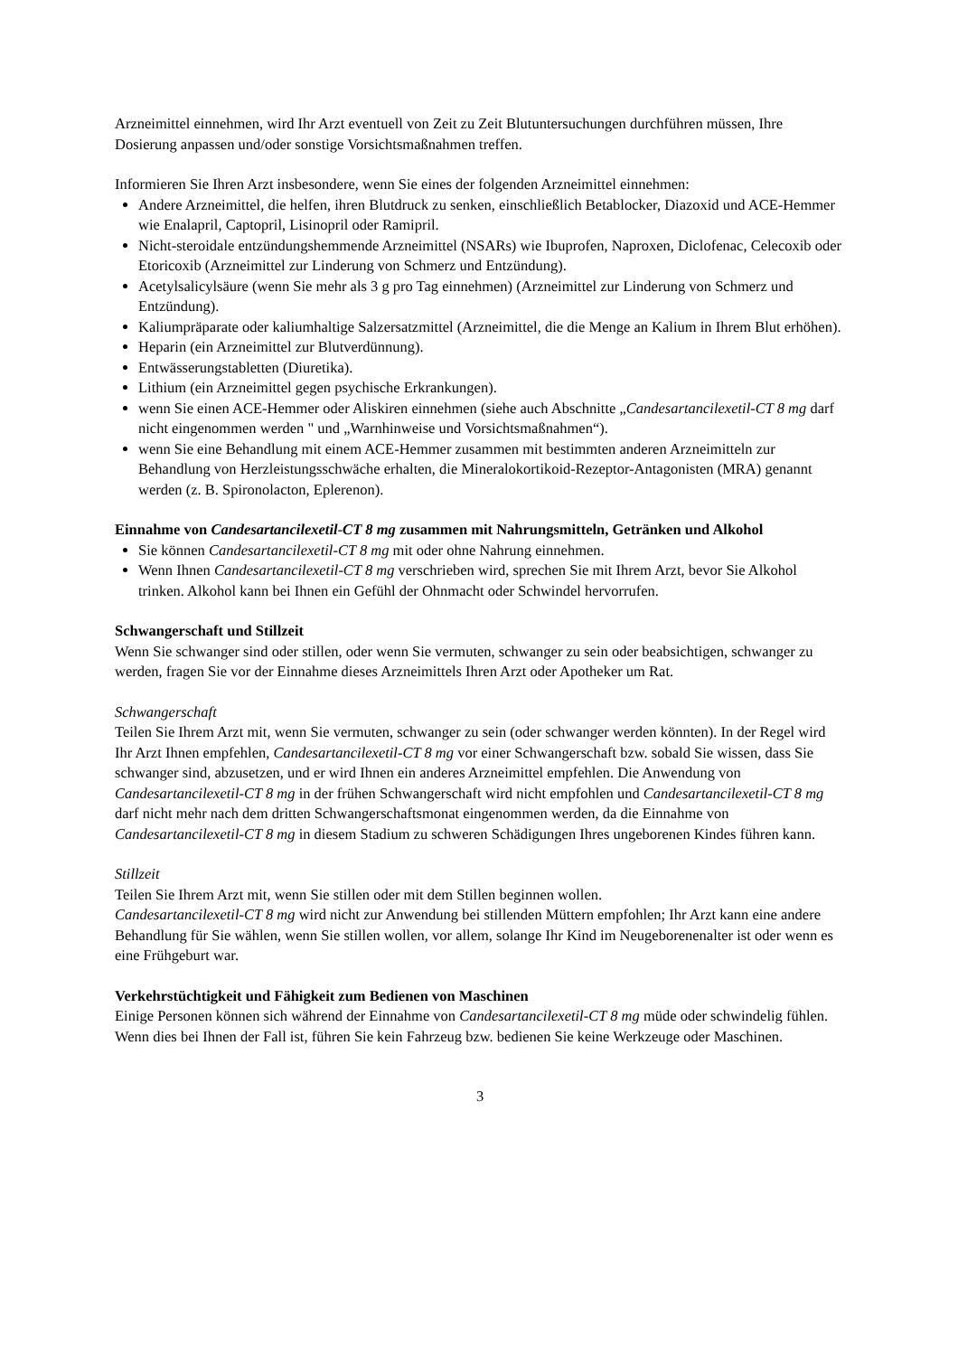Arzneimittel einnehmen, wird Ihr Arzt eventuell von Zeit zu Zeit Blutuntersuchungen durchführen müssen, Ihre Dosierung anpassen und/oder sonstige Vorsichtsmaßnahmen treffen.
Informieren Sie Ihren Arzt insbesondere, wenn Sie eines der folgenden Arzneimittel einnehmen:
Andere Arzneimittel, die helfen, ihren Blutdruck zu senken, einschließlich Betablocker, Diazoxid und ACE-Hemmer wie Enalapril, Captopril, Lisinopril oder Ramipril.
Nicht-steroidale entzündungshemmende Arzneimittel (NSARs) wie Ibuprofen, Naproxen, Diclofenac, Celecoxib oder Etoricoxib (Arzneimittel zur Linderung von Schmerz und Entzündung).
Acetylsalicylsäure (wenn Sie mehr als 3 g pro Tag einnehmen) (Arzneimittel zur Linderung von Schmerz und Entzündung).
Kaliumpräparate oder kaliumhaltige Salzersatzmittel (Arzneimittel, die die Menge an Kalium in Ihrem Blut erhöhen).
Heparin (ein Arzneimittel zur Blutverdünnung).
Entwässerungstabletten (Diuretika).
Lithium (ein Arzneimittel gegen psychische Erkrankungen).
wenn Sie einen ACE-Hemmer oder Aliskiren einnehmen (siehe auch Abschnitte „Candesartancilexetil-CT 8 mg darf nicht eingenommen werden " und „Warnhinweise und Vorsichtsmaßnahmen“).
wenn Sie eine Behandlung mit einem ACE-Hemmer zusammen mit bestimmten anderen Arzneimitteln zur Behandlung von Herzleistungsschwäche erhalten, die Mineralokortikoid-Rezeptor-Antagonisten (MRA) genannt werden (z. B. Spironolacton, Eplerenon).
Einnahme von Candesartancilexetil-CT 8 mg zusammen mit Nahrungsmitteln, Getränken und Alkohol
Sie können Candesartancilexetil-CT 8 mg mit oder ohne Nahrung einnehmen.
Wenn Ihnen Candesartancilexetil-CT 8 mg verschrieben wird, sprechen Sie mit Ihrem Arzt, bevor Sie Alkohol trinken. Alkohol kann bei Ihnen ein Gefühl der Ohnmacht oder Schwindel hervorrufen.
Schwangerschaft und Stillzeit
Wenn Sie schwanger sind oder stillen, oder wenn Sie vermuten, schwanger zu sein oder beabsichtigen, schwanger zu werden, fragen Sie vor der Einnahme dieses Arzneimittels Ihren Arzt oder Apotheker um Rat.
Schwangerschaft
Teilen Sie Ihrem Arzt mit, wenn Sie vermuten, schwanger zu sein (oder schwanger werden könnten). In der Regel wird Ihr Arzt Ihnen empfehlen, Candesartancilexetil-CT 8 mg vor einer Schwangerschaft bzw. sobald Sie wissen, dass Sie schwanger sind, abzusetzen, und er wird Ihnen ein anderes Arzneimittel empfehlen. Die Anwendung von Candesartancilexetil-CT 8 mg in der frühen Schwangerschaft wird nicht empfohlen und Candesartancilexetil-CT 8 mg darf nicht mehr nach dem dritten Schwangerschaftsmonat eingenommen werden, da die Einnahme von Candesartancilexetil-CT 8 mg in diesem Stadium zu schweren Schädigungen Ihres ungeborenen Kindes führen kann.
Stillzeit
Teilen Sie Ihrem Arzt mit, wenn Sie stillen oder mit dem Stillen beginnen wollen.
Candesartancilexetil-CT 8 mg wird nicht zur Anwendung bei stillenden Müttern empfohlen; Ihr Arzt kann eine andere Behandlung für Sie wählen, wenn Sie stillen wollen, vor allem, solange Ihr Kind im Neugeborenenalter ist oder wenn es eine Frühgeburt war.
Verkehrstüchtigkeit und Fähigkeit zum Bedienen von Maschinen
Einige Personen können sich während der Einnahme von Candesartancilexetil-CT 8 mg müde oder schwindelig fühlen. Wenn dies bei Ihnen der Fall ist, führen Sie kein Fahrzeug bzw. bedienen Sie keine Werkzeuge oder Maschinen.
3